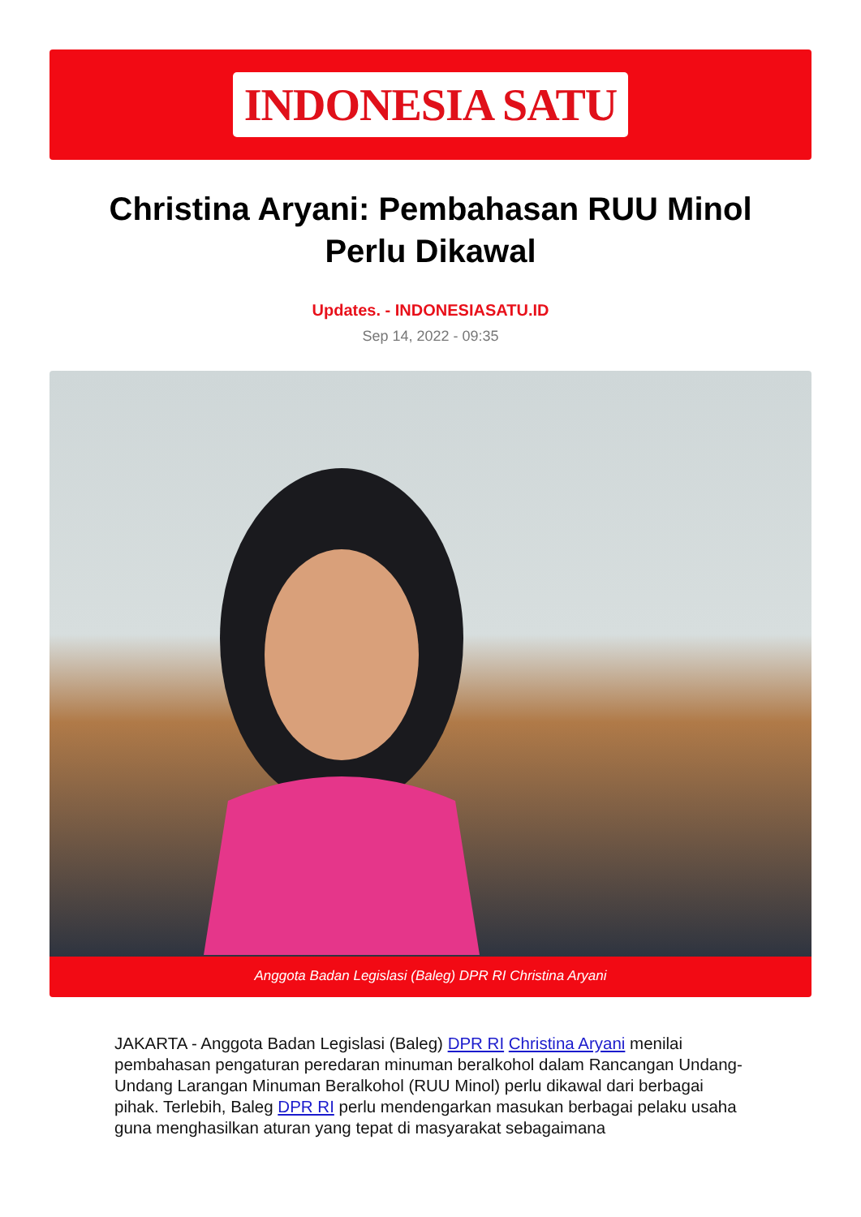INDONESIA SATU
Christina Aryani: Pembahasan RUU Minol Perlu Dikawal
Updates. - INDONESIASATU.ID
Sep 14, 2022 - 09:35
Anggota Badan Legislasi (Baleg) DPR RI Christina Aryani
JAKARTA - Anggota Badan Legislasi (Baleg) DPR RI Christina Aryani menilai pembahasan pengaturan peredaran minuman beralkohol dalam Rancangan Undang-Undang Larangan Minuman Beralkohol (RUU Minol) perlu dikawal dari berbagai pihak. Terlebih, Baleg DPR RI perlu mendengarkan masukan berbagai pelaku usaha guna menghasilkan aturan yang tepat di masyarakat sebagaimana